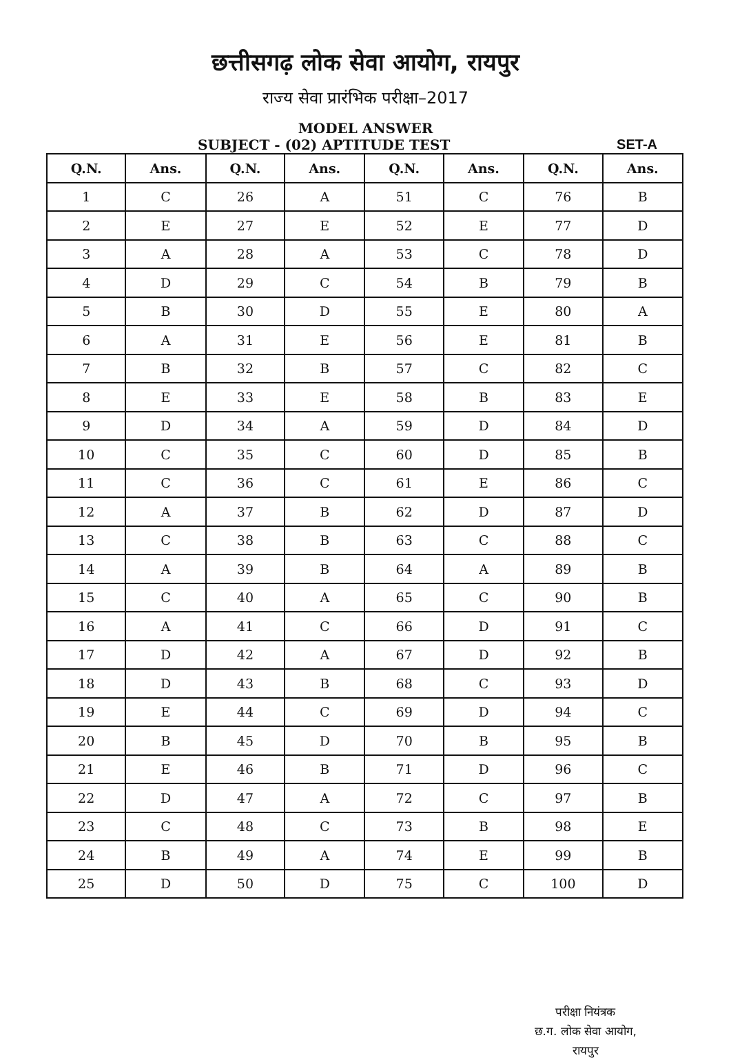छत्तीसगढ़ लोक सेवा आयोग, रायपुर
राज्य सेवा प्रारंभिक परीक्षा–2017
MODEL ANSWER
SUBJECT - (02) APTITUDE TEST SET-A
| Q.N. | Ans. | Q.N. | Ans. | Q.N. | Ans. | Q.N. | Ans. |
| --- | --- | --- | --- | --- | --- | --- | --- |
| 1 | C | 26 | A | 51 | C | 76 | B |
| 2 | E | 27 | E | 52 | E | 77 | D |
| 3 | A | 28 | A | 53 | C | 78 | D |
| 4 | D | 29 | C | 54 | B | 79 | B |
| 5 | B | 30 | D | 55 | E | 80 | A |
| 6 | A | 31 | E | 56 | E | 81 | B |
| 7 | B | 32 | B | 57 | C | 82 | C |
| 8 | E | 33 | E | 58 | B | 83 | E |
| 9 | D | 34 | A | 59 | D | 84 | D |
| 10 | C | 35 | C | 60 | D | 85 | B |
| 11 | C | 36 | C | 61 | E | 86 | C |
| 12 | A | 37 | B | 62 | D | 87 | D |
| 13 | C | 38 | B | 63 | C | 88 | C |
| 14 | A | 39 | B | 64 | A | 89 | B |
| 15 | C | 40 | A | 65 | C | 90 | B |
| 16 | A | 41 | C | 66 | D | 91 | C |
| 17 | D | 42 | A | 67 | D | 92 | B |
| 18 | D | 43 | B | 68 | C | 93 | D |
| 19 | E | 44 | C | 69 | D | 94 | C |
| 20 | B | 45 | D | 70 | B | 95 | B |
| 21 | E | 46 | B | 71 | D | 96 | C |
| 22 | D | 47 | A | 72 | C | 97 | B |
| 23 | C | 48 | C | 73 | B | 98 | E |
| 24 | B | 49 | A | 74 | E | 99 | B |
| 25 | D | 50 | D | 75 | C | 100 | D |
परीक्षा नियंत्रक
छ.ग. लोक सेवा आयोग,
रायपुर